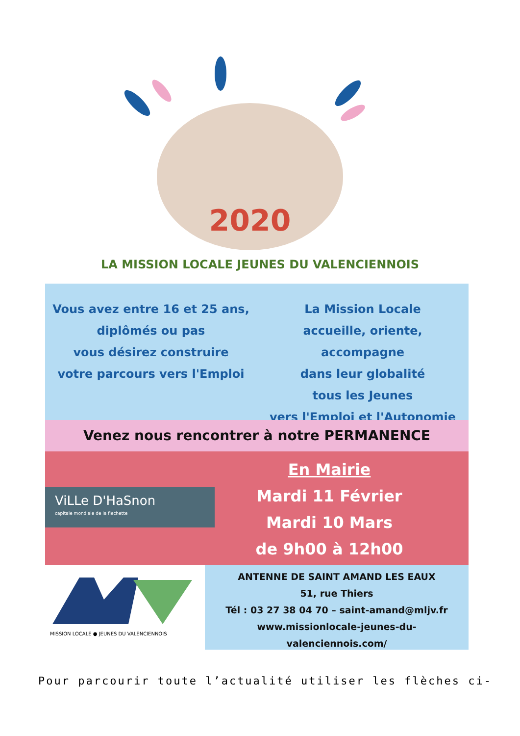2020
LA MISSION LOCALE JEUNES DU VALENCIENNOIS
Vous avez entre 16 et 25 ans,
diplômés ou pas
vous désirez construire
votre parcours vers l'Emploi
La Mission Locale
accueille, oriente, accompagne
dans leur globalité
tous les Jeunes
vers l'Emploi et l'Autonomie
Venez nous rencontrer à notre PERMANENCE
ViLLe D'HaSnon
capitale mondiale de la flechette
En Mairie
Mardi 11 Février
Mardi 10 Mars
de 9h00 à 12h00
MISSION LOCALE ● JEUNES DU VALENCIENNOIS
ANTENNE DE SAINT AMAND LES EAUX
51, rue Thiers
Tél : 03 27 38 04 70 – saint-amand@mljv.fr
www.missionlocale-jeunes-du-
valenciennois.com/
Pour parcourir toute l’actualité utiliser les flèches ci-